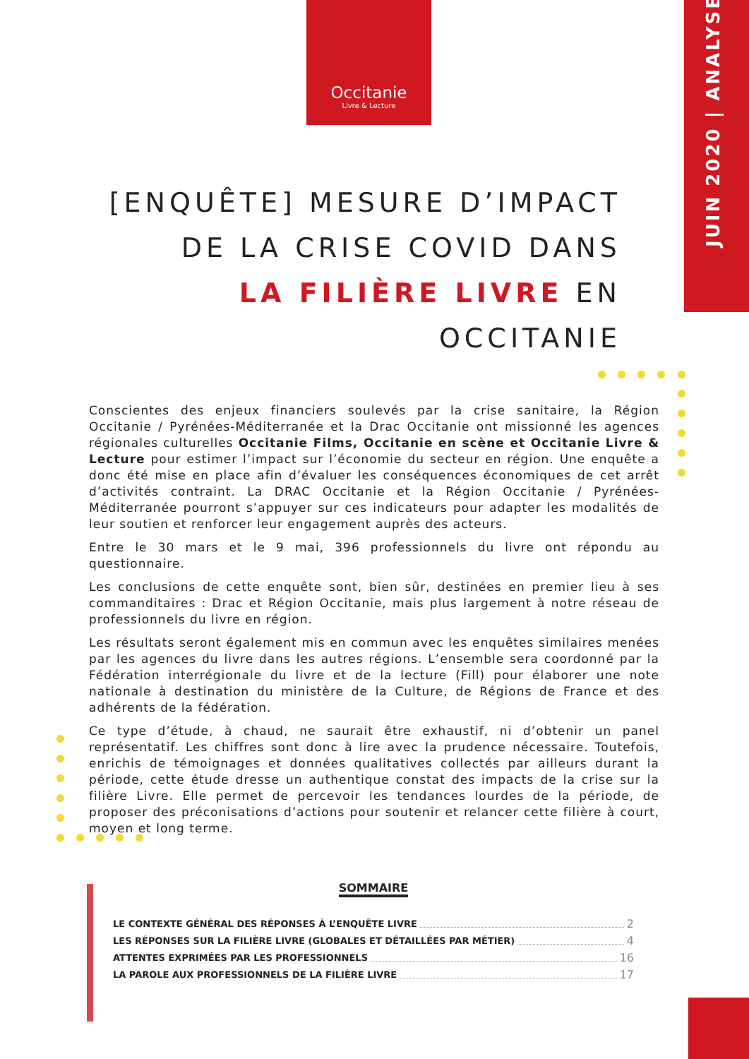Occitanie
Livre & Lecture
JUIN 2020 | ANALYSE
[ENQUÊTE] MESURE D’IMPACT
DE LA CRISE COVID DANS
LA FILIÈRE LIVRE EN OCCITANIE
Conscientes des enjeux financiers soulevés par la crise sanitaire, la Région Occitanie / Pyrénées-Méditerranée et la Drac Occitanie ont missionné les agences régionales culturelles Occitanie Films, Occitanie en scène et Occitanie Livre & Lecture pour estimer l’impact sur l’économie du secteur en région. Une enquête a donc été mise en place afin d’évaluer les conséquences économiques de cet arrêt d’activités contraint. La DRAC Occitanie et la Région Occitanie / Pyrénées-Méditerranée pourront s’appuyer sur ces indicateurs pour adapter les modalités de leur soutien et renforcer leur engagement auprès des acteurs.
Entre le 30 mars et le 9 mai, 396 professionnels du livre ont répondu au questionnaire.
Les conclusions de cette enquête sont, bien sûr, destinées en premier lieu à ses commanditaires : Drac et Région Occitanie, mais plus largement à notre réseau de professionnels du livre en région.
Les résultats seront également mis en commun avec les enquêtes similaires menées par les agences du livre dans les autres régions. L’ensemble sera coordonné par la Fédération interrégionale du livre et de la lecture (Fill) pour élaborer une note nationale à destination du ministère de la Culture, de Régions de France et des adhérents de la fédération.
Ce type d’étude, à chaud, ne saurait être exhaustif, ni d’obtenir un panel représentatif. Les chiffres sont donc à lire avec la prudence nécessaire. Toutefois, enrichis de témoignages et données qualitatives collectés par ailleurs durant la période, cette étude dresse un authentique constat des impacts de la crise sur la filière Livre. Elle permet de percevoir les tendances lourdes de la période, de proposer des préconisations d’actions pour soutenir et relancer cette filière à court, moyen et long terme.
SOMMAIRE
LE CONTEXTE GÉNÉRAL DES RÉPONSES À L’ENQUÊTE LIVRE 2
LES RÉPONSES SUR LA FILIÈRE LIVRE (GLOBALES ET DÉTAILLÉES PAR MÉTIER) 4
ATTENTES EXPRIMÉES PAR LES PROFESSIONNELS 16
LA PAROLE AUX PROFESSIONNELS DE LA FILIÈRE LIVRE 17